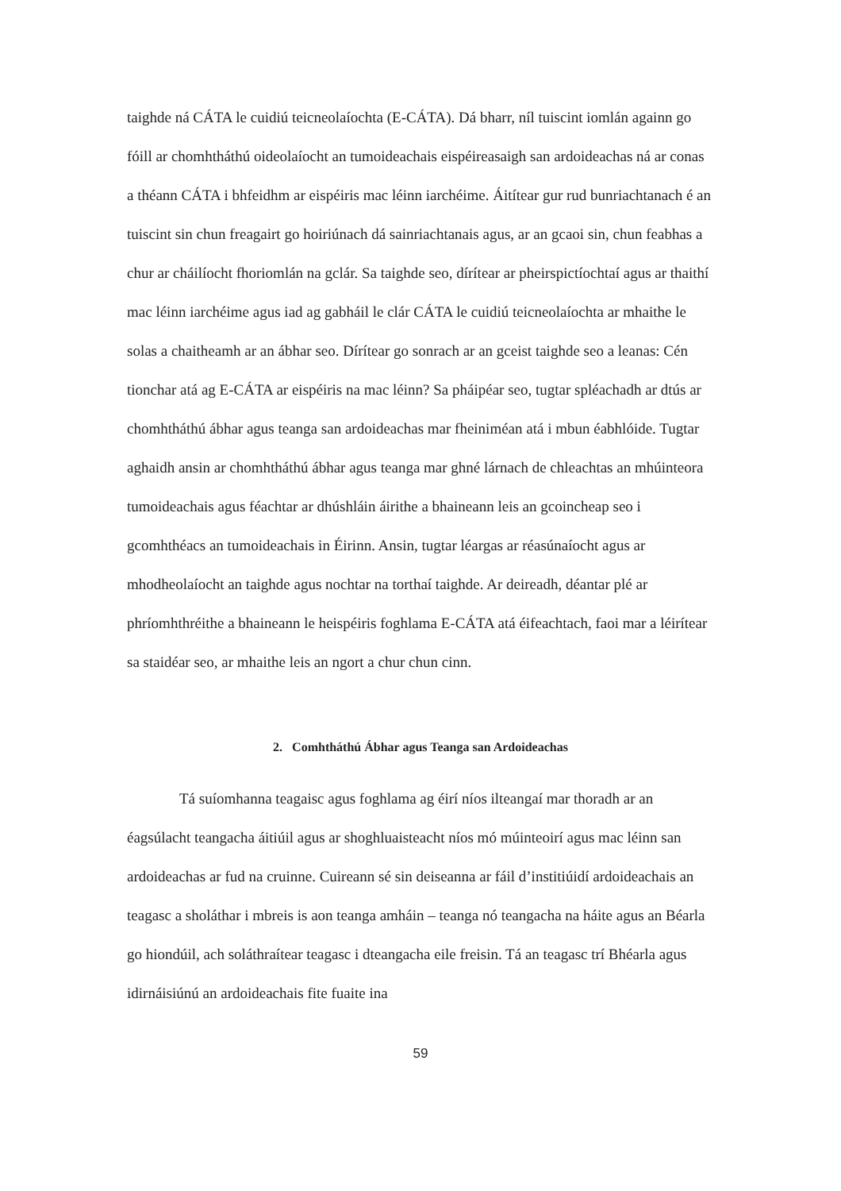taighde ná CÁTA le cuidiú teicneolaíochta (E-CÁTA). Dá bharr, níl tuiscint iomlán againn go fóill ar chomhtháthú oideolaíocht an tumoideachais eispéireasaigh san ardoideachas ná ar conas a théann CÁTA i bhfeidhm ar eispéiris mac léinn iarchéime. Áitítear gur rud bunriachtanach é an tuiscint sin chun freagairt go hoiriúnach dá sainriachtanais agus, ar an gcaoi sin, chun feabhas a chur ar cháilíocht fhoriomlán na gclár. Sa taighde seo, dírítear ar pheirspictíochtaí agus ar thaithí mac léinn iarchéime agus iad ag gabháil le clár CÁTA le cuidiú teicneolaíochta ar mhaithe le solas a chaitheamh ar an ábhar seo. Dírítear go sonrach ar an gceist taighde seo a leanas: Cén tionchar atá ag E-CÁTA ar eispéiris na mac léinn? Sa pháipéar seo, tugtar spléachadh ar dtús ar chomhtháthú ábhar agus teanga san ardoideachas mar fheiniméan atá i mbun éabhlóide. Tugtar aghaidh ansin ar chomhtháthú ábhar agus teanga mar ghné lárnach de chleachtas an mhúinteora tumoideachais agus féachtar ar dhúshláin áirithe a bhaineann leis an gcoincheap seo i gcomhthéacs an tumoideachais in Éirinn. Ansin, tugtar léargas ar réasúnaíocht agus ar mhodheolaíocht an taighde agus nochtar na torthaí taighde. Ar deireadh, déantar plé ar phríomhthréithe a bhaineann le heispéiris foghlama E-CÁTA atá éifeachtach, faoi mar a léirítear sa staidéar seo, ar mhaithe leis an ngort a chur chun cinn.
2. Comhtháthú Ábhar agus Teanga san Ardoideachas
Tá suíomhanna teagaisc agus foghlama ag éirí níos ilteangaí mar thoradh ar an éagsúlacht teangacha áitiúil agus ar shoghluaisteacht níos mó múinteoirí agus mac léinn san ardoideachas ar fud na cruinne. Cuireann sé sin deiseanna ar fáil d’institiúidí ardoideachais an teagasc a sholáthar i mbreis is aon teanga amháin – teanga nó teangacha na háite agus an Béarla go hiondúil, ach soláthraítear teagasc i dteangacha eile freisin. Tá an teagasc trí Bhéarla agus idirnáisiúnú an ardoideachais fite fuaite ina
59